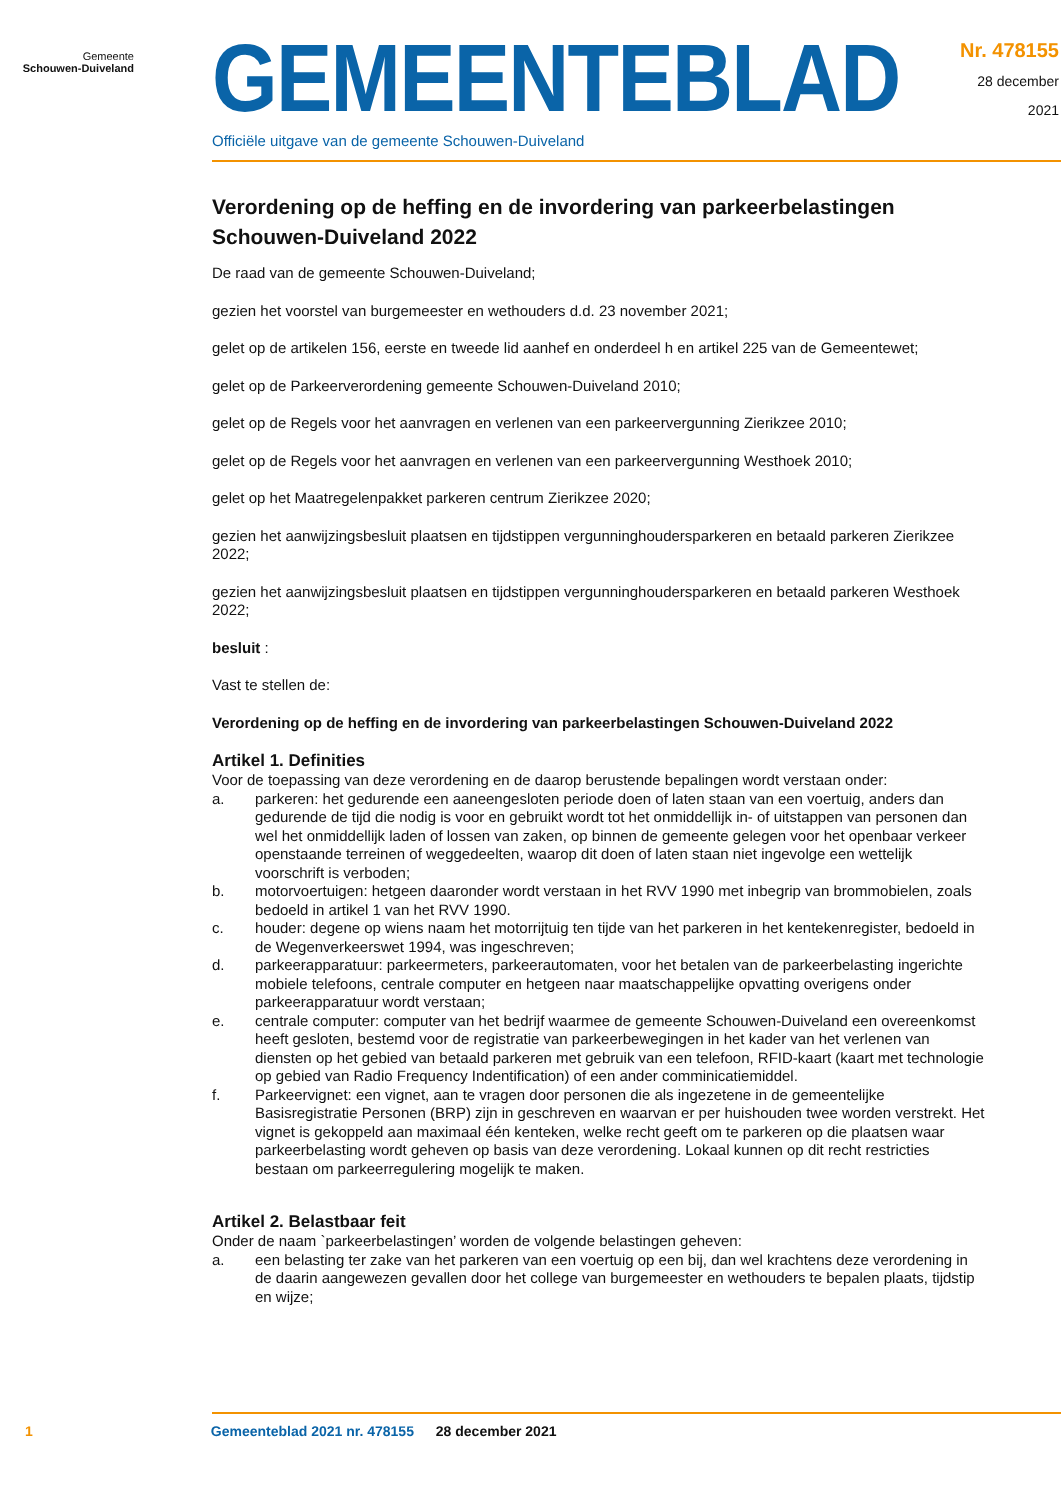Gemeente
Schouwen-Duiveland
GEMEENTEBLAD
Officiële uitgave van de gemeente Schouwen-Duiveland
Nr. 478155
28 december
2021
Verordening op de heffing en de invordering van parkeerbelastingen Schouwen-Duiveland 2022
De raad van de gemeente Schouwen-Duiveland;
gezien het voorstel van burgemeester en wethouders d.d. 23 november 2021;
gelet op de artikelen 156, eerste en tweede lid aanhef en onderdeel h en artikel 225 van de Gemeentewet;
gelet op de Parkeerverordening gemeente Schouwen-Duiveland 2010;
gelet op de Regels voor het aanvragen en verlenen van een parkeervergunning Zierikzee 2010;
gelet op de Regels voor het aanvragen en verlenen van een parkeervergunning Westhoek 2010;
gelet op het Maatregelenpakket parkeren centrum Zierikzee 2020;
gezien het aanwijzingsbesluit plaatsen en tijdstippen vergunninghoudersparkeren en betaald parkeren Zierikzee 2022;
gezien het aanwijzingsbesluit plaatsen en tijdstippen vergunninghoudersparkeren en betaald parkeren Westhoek 2022;
besluit :
Vast te stellen de:
Verordening op de heffing en de invordering van parkeerbelastingen Schouwen-Duiveland 2022
Artikel 1. Definities
Voor de toepassing van deze verordening en de daarop berustende bepalingen wordt verstaan onder:
a. parkeren: het gedurende een aaneengesloten periode doen of laten staan van een voertuig, anders dan gedurende de tijd die nodig is voor en gebruikt wordt tot het onmiddellijk in- of uitstappen van personen dan wel het onmiddellijk laden of lossen van zaken, op binnen de gemeente gelegen voor het openbaar verkeer openstaande terreinen of weggedeelten, waarop dit doen of laten staan niet ingevolge een wettelijk voorschrift is verboden;
b. motorvoertuigen: hetgeen daaronder wordt verstaan in het RVV 1990 met inbegrip van brommobielen, zoals bedoeld in artikel 1 van het RVV 1990.
c. houder: degene op wiens naam het motorrijtuig ten tijde van het parkeren in het kentekenregister, bedoeld in de Wegenverkeerswet 1994, was ingeschreven;
d. parkeerapparatuur: parkeermeters, parkeerautomaten, voor het betalen van de parkeerbelasting ingerichte mobiele telefoons, centrale computer en hetgeen naar maatschappelijke opvatting overigens onder parkeerapparatuur wordt verstaan;
e. centrale computer: computer van het bedrijf waarmee de gemeente Schouwen-Duiveland een overeenkomst heeft gesloten, bestemd voor de registratie van parkeerbewegingen in het kader van het verlenen van diensten op het gebied van betaald parkeren met gebruik van een telefoon, RFID-kaart (kaart met technologie op gebied van Radio Frequency Indentification) of een ander comminicatiemiddel.
f. Parkeervignet: een vignet, aan te vragen door personen die als ingezetene in de gemeentelijke Basisregistratie Personen (BRP) zijn in geschreven en waarvan er per huishouden twee worden verstrekt. Het vignet is gekoppeld aan maximaal één kenteken, welke recht geeft om te parkeren op die plaatsen waar parkeerbelasting wordt geheven op basis van deze verordening. Lokaal kunnen op dit recht restricties bestaan om parkeerregulering mogelijk te maken.
Artikel 2. Belastbaar feit
Onder de naam `parkeerbelastingen’ worden de volgende belastingen geheven:
a. een belasting ter zake van het parkeren van een voertuig op een bij, dan wel krachtens deze verordening in de daarin aangewezen gevallen door het college van burgemeester en wethouders te bepalen plaats, tijdstip en wijze;
1 Gemeenteblad 2021 nr. 478155 28 december 2021